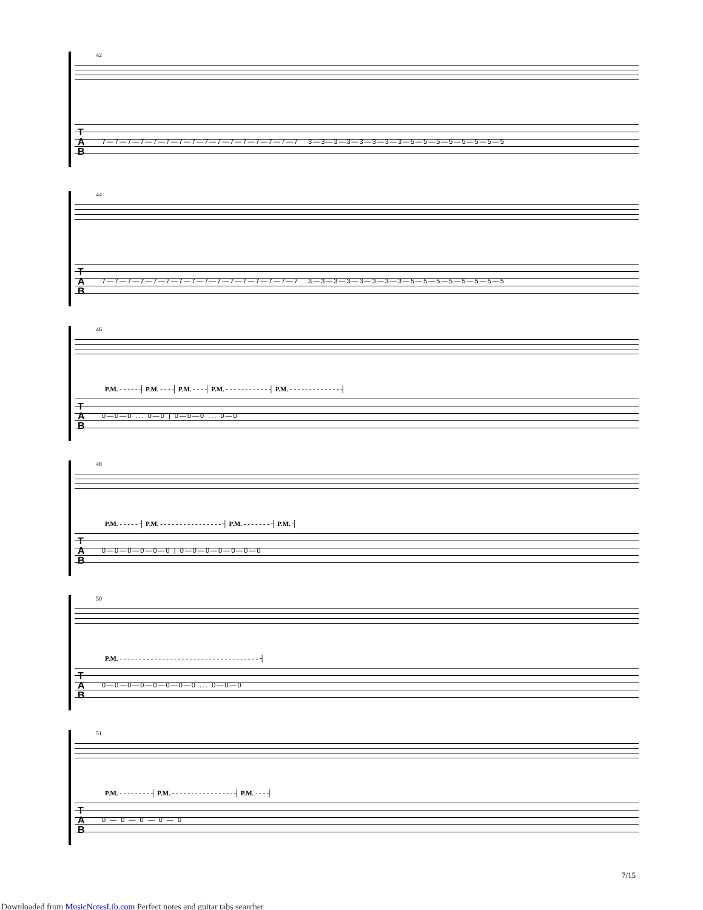42
T
A
B
7—7—7—7—7—7—7—7—7—7—7—7—7—7—7—7 3—3—3—3—3—3—3—3—5—5—5—5—5—5—5—5
44
T
A
B
7—7—7—7—7—7—7—7—7—7—7—7—7—7—7—7 3—3—3—3—3—3—3—3—5—5—5—5—5—5—5—5
46
P.M. - - - - - ┤ P.M. - - - ┤ P.M. - - - ┤ P.M. - - - - - - - - - - - ┤ P.M. - - - - - - - - - - - - - ┤
T
A
B
0—0—0 ... 0—0 | 0—0—0 ... 0—0
48
P.M. - - - - - ┤ P.M. - - - - - - - - - - - - - - - - ┤ P.M. - - - - - - - ┤ P.M. ┤
T
A
B
0—0—0—0—0—0 | 0—0—0—0—0—0—0
50
P.M. - - - - - - - - - - - - - - - - - - - - - - - - - - - - - - - - - - - - ┤
T
A
B
0—0—0—0—0—0—0—0 ... 0—0—0
51
P.M. - - - - - - - - ┤ P.M. - - - - - - - - - - - - - - - - ┤ P.M. - - - ┤
T
A
B
0 — 0 — 0 — 0 — 0
7/15
Downloaded from MusicNotesLib.com Perfect notes and guitar tabs searcher